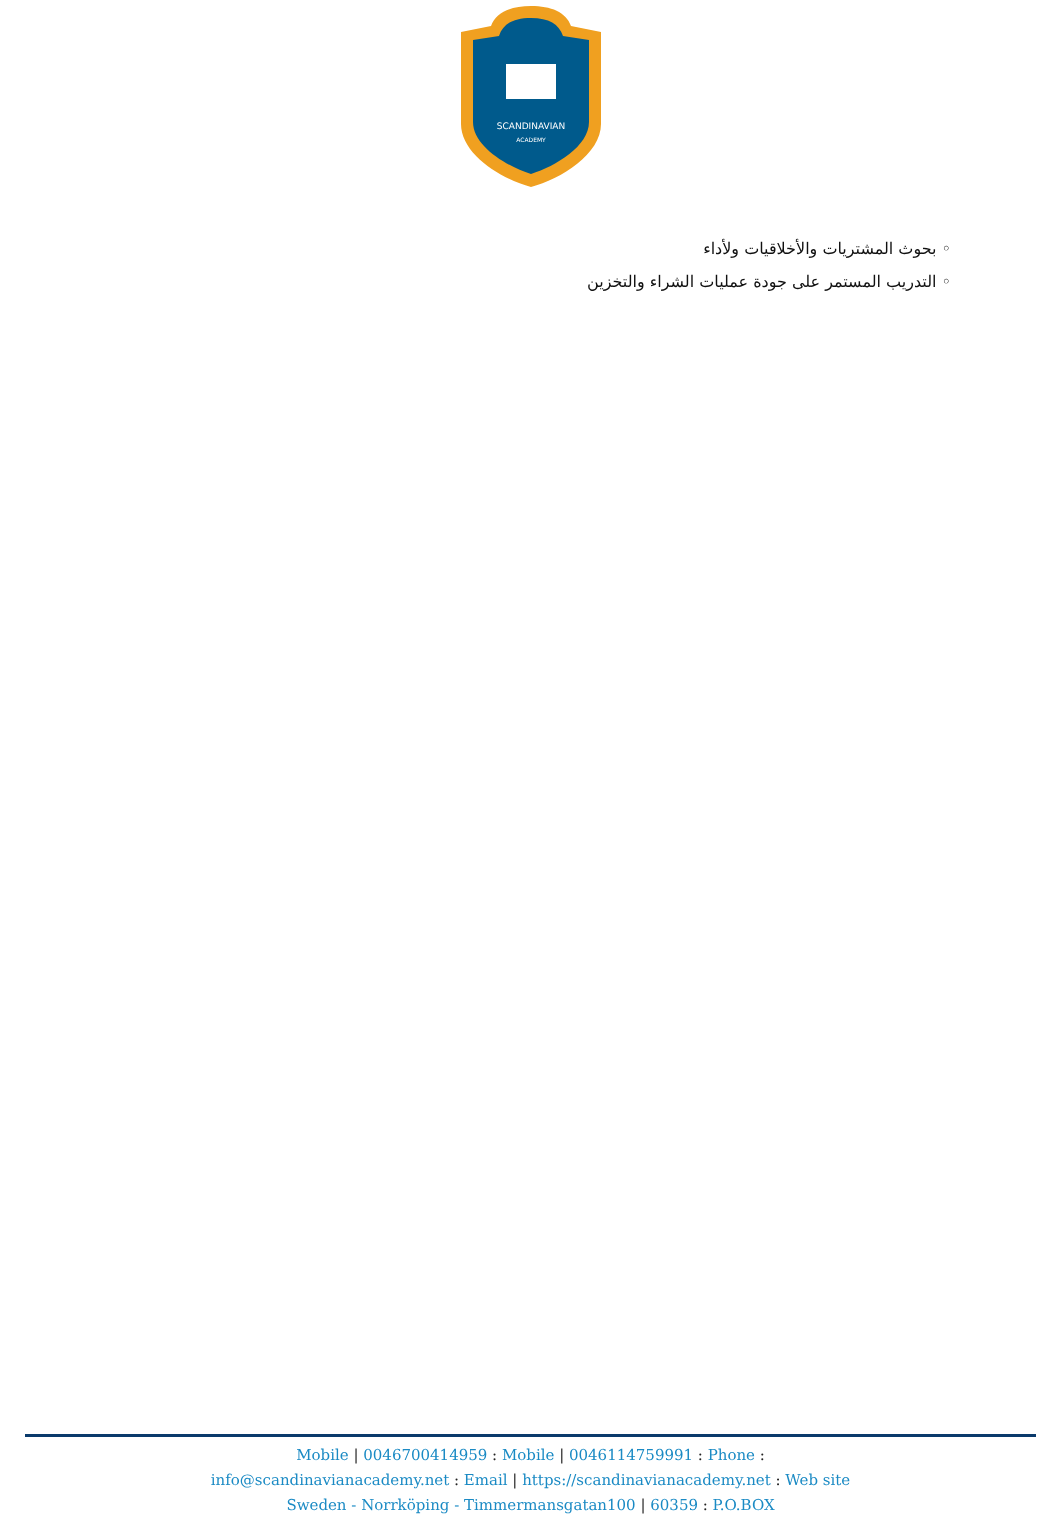SCANDINAVIAN
ACADEMY
◦ بحوث المشتريات والأخلاقيات ولأداء
◦ التدريب المستمر على جودة عمليات الشراء والتخزين
Mobile | 0046700414959 : Mobile | 0046114759991 : Phone :
info@scandinavianacademy.net : Email | https://scandinavianacademy.net : Web site
Sweden - Norrköping - Timmermansgatan100 | 60359 : P.O.BOX